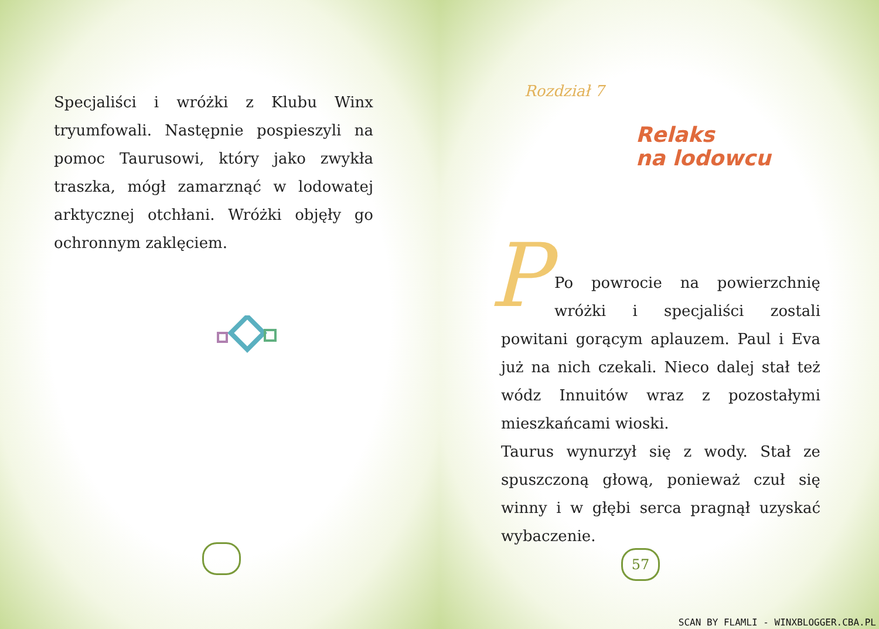Specjaliści i wróżki z Klubu Winx tryumfowali. Następnie pospieszyli na pomoc Taurusowi, który jako zwykła traszka, mógł zamarznąć w lodowatej arktycznej otchłani. Wróżki objęły go ochronnym zaklęciem.
Rozdział 7
Relaks
na lodowcu
P
Po powrocie na powierzchnię wróżki i specjaliści zostali powitani gorącym aplauzem. Paul i Eva już na nich czekali. Nieco dalej stał też wódz Innuitów wraz z pozostałymi mieszkańcami wioski.
Taurus wynurzył się z wody. Stał ze spuszczoną głową, ponieważ czuł się winny i w głębi serca pragnął uzyskać wybaczenie.
57
SCAN BY FLAMLI - WINXBLOGGER.CBA.PL